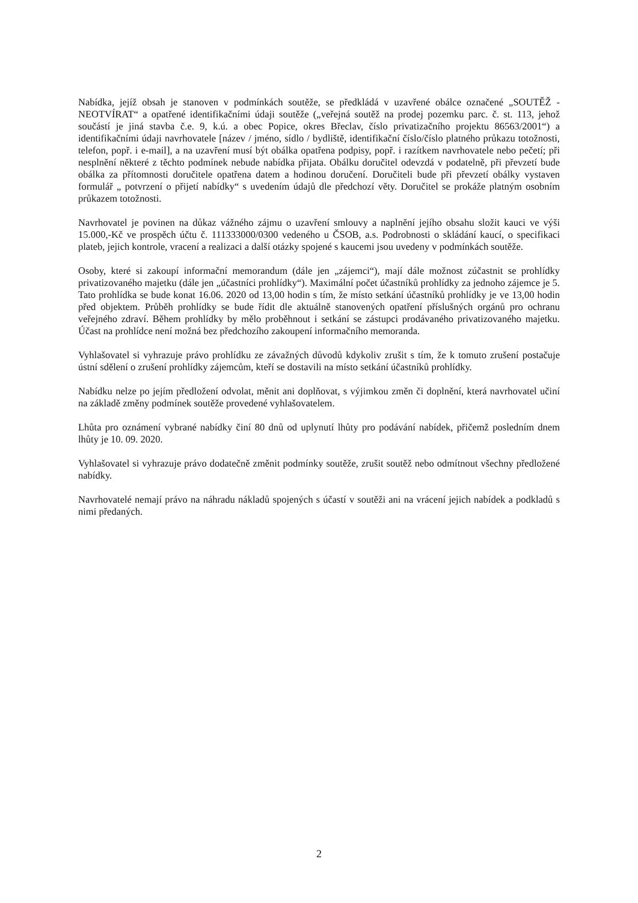Nabídka, jejíž obsah je stanoven v podmínkách soutěže, se předkládá v uzavřené obálce označené „SOUTĚŽ - NEOTVÍRAT“ a opatřené identifikačními údaji soutěže („veřejná soutěž na prodej pozemku parc. č. st. 113, jehož součástí je jiná stavba č.e. 9, k.ú. a obec Popice, okres Břeclav, číslo privatizačního projektu 86563/2001“) a identifikačními údaji navrhovatele [název / jméno, sídlo / bydliště, identifikační číslo/číslo platného průkazu totožnosti, telefon, popř. i e-mail], a na uzavření musí být obálka opatřena podpisy, popř. i razítkem navrhovatele nebo pečetí; při nesplnění některé z těchto podmínek nebude nabídka přijata. Obálku doručitel odevzdá v podatelně, při převzetí bude obálka za přítomnosti doručitele opatřena datem a hodinou doručení. Doručiteli bude při převzetí obálky vystaven formulář „ potvrzení o přijetí nabídky“ s uvedením údajů dle předchozí věty. Doručitel se prokáže platným osobním průkazem totožnosti.
Navrhovatel je povinen na důkaz vážného zájmu o uzavření smlouvy a naplnění jejího obsahu složit kauci ve výši 15.000,-Kč ve prospěch účtu č. 111333000/0300 vedeného u ČSOB, a.s. Podrobnosti o skládání kaucí, o specifikaci plateb, jejich kontrole, vracení a realizaci a další otázky spojené s kaucemi jsou uvedeny v podmínkách soutěže.
Osoby, které si zakoupí informační memorandum (dále jen „zájemci“), mají dále možnost zúčastnit se prohlídky privatizovaného majetku (dále jen „účastníci prohlídky“). Maximální počet účastníků prohlídky za jednoho zájemce je 5. Tato prohlídka se bude konat 16.06. 2020 od 13,00 hodin s tím, že místo setkání účastníků prohlídky je ve 13,00 hodin před objektem. Průběh prohlídky se bude řídit dle aktuálně stanovených opatření příslušných orgánů pro ochranu veřejného zdraví. Během prohlídky by mělo proběhnout i setkání se zástupci prodávaného privatizovaného majetku. Účast na prohlídce není možná bez předchozího zakoupení informačního memoranda.
Vyhlašovatel si vyhrazuje právo prohlídku ze závažných důvodů kdykoliv zrušit s tím, že k tomuto zrušení postačuje ústní sdělení o zrušení prohlídky zájemcům, kteří se dostavili na místo setkání účastníků prohlídky.
Nabídku nelze po jejím předložení odvolat, měnit ani doplňovat, s výjimkou změn či doplnění, která navrhovatel učiní na základě změny podmínek soutěže provedené vyhlašovatelem.
Lhůta pro oznámení vybrané nabídky činí 80 dnů od uplynutí lhůty pro podávání nabídek, přičemž posledním dnem lhůty je 10. 09. 2020.
Vyhlašovatel si vyhrazuje právo dodatečně změnit podmínky soutěže, zrušit soutěž nebo odmítnout všechny předložené nabídky.
Navrhovatelé nemají právo na náhradu nákladů spojených s účastí v soutěži ani na vrácení jejich nabídek a podkladů s nimi předaných.
2